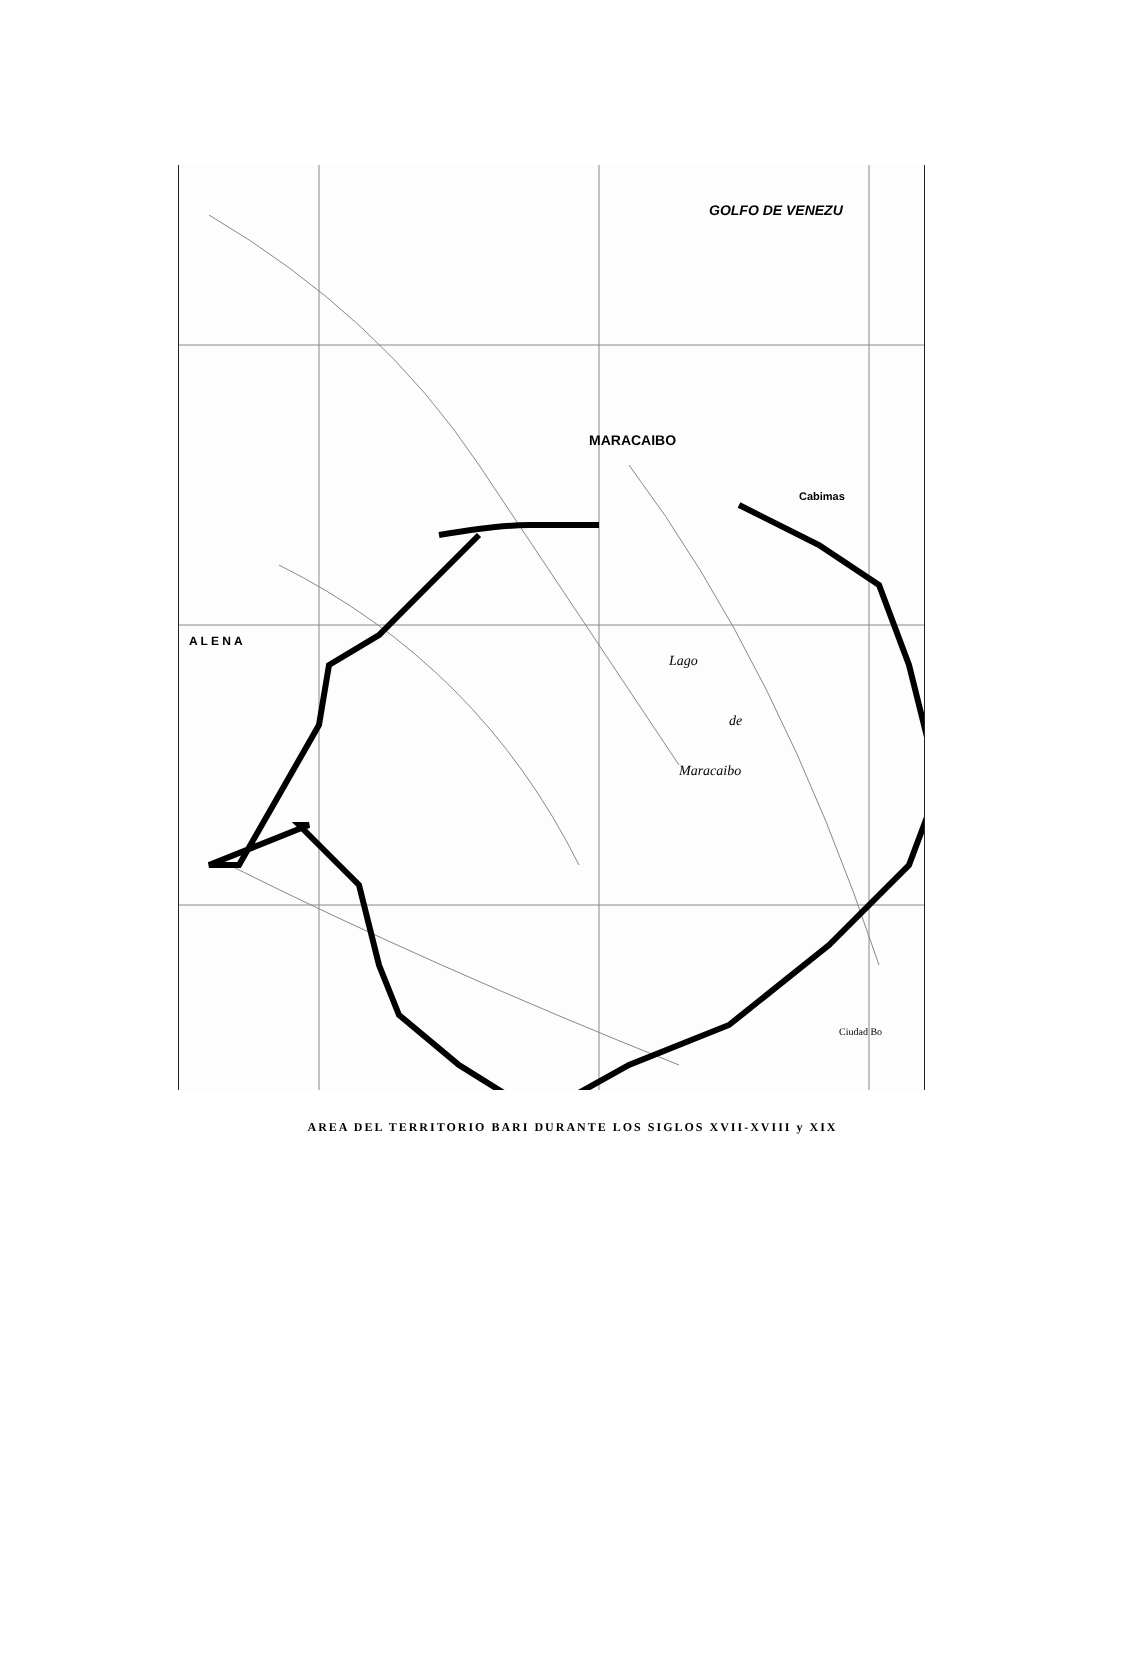GOLFO DE VENEZU
MARACAIBO
Lago
de
Maracaibo
A L E N A
Cabimas
Ciudad Bo
AREA DEL TERRITORIO BARI DURANTE LOS SIGLOS XVII-XVIII y XIX